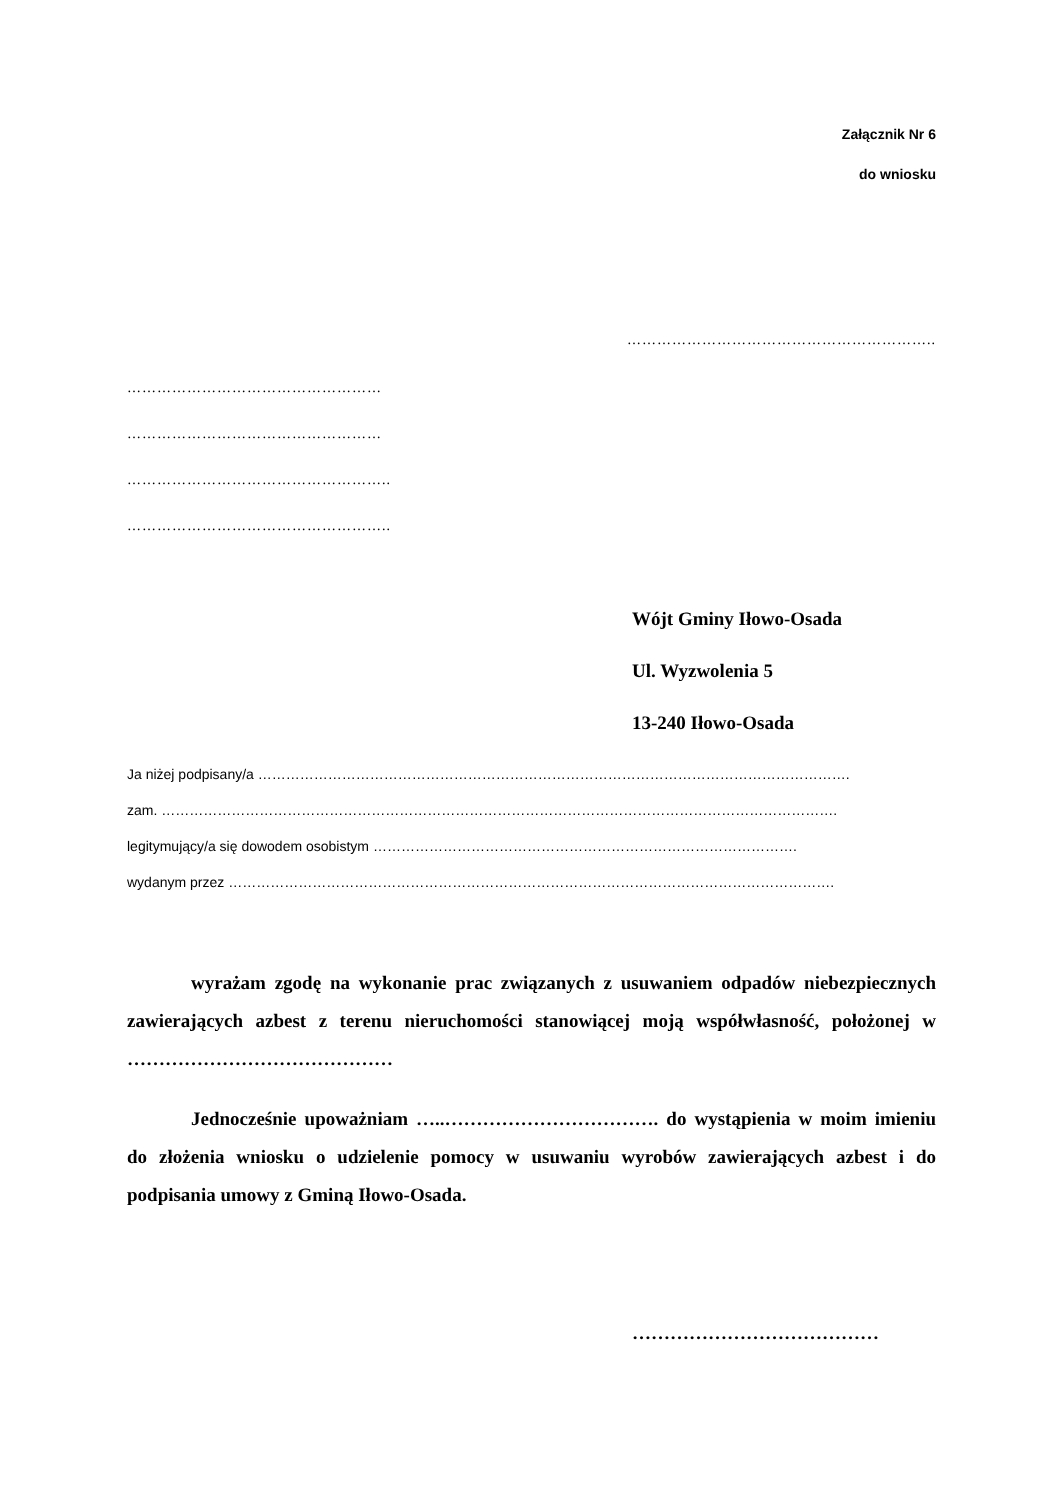Załącznik Nr 6
do wniosku
……………………………………………………..
……………………………………………
……………………………………………
……………………………………………..
……………………………………………..
Wójt Gminy Iłowo-Osada
Ul. Wyzwolenia 5
13-240 Iłowo-Osada
Ja niżej podpisany/a ……………………………………………………………………………………………………………….
zam. ……………………………………………………………………………………………………………………………….
legitymujący/a się dowodem osobistym ……………………………………………………………………………….
wydanym przez ………………………………………………………………………………………………………………….
wyrażam zgodę na wykonanie prac związanych z usuwaniem odpadów niebezpiecznych zawierających azbest z terenu nieruchomości stanowiącej moją współwłasność, położonej w ……………………………………
Jednocześnie upoważniam …..……………………………. do wystąpienia w moim imieniu do złożenia wniosku o udzielenie pomocy w usuwaniu wyrobów zawierających azbest i do podpisania umowy z Gminą Iłowo-Osada.
…………………………………